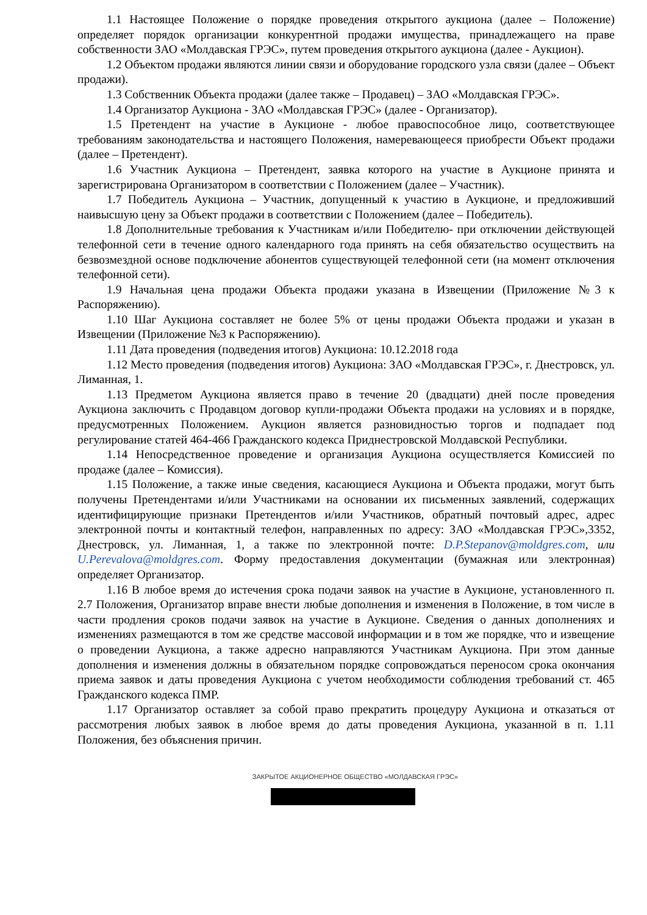1.1 Настоящее Положение о порядке проведения открытого аукциона (далее – Положение) определяет порядок организации конкурентной продажи имущества, принадлежащего на праве собственности ЗАО «Молдавская ГРЭС», путем проведения открытого аукциона (далее - Аукцион).
1.2 Объектом продажи являются линии связи и оборудование городского узла связи (далее – Объект продажи).
1.3 Собственник Объекта продажи (далее также – Продавец) – ЗАО «Молдавская ГРЭС».
1.4 Организатор Аукциона - ЗАО «Молдавская ГРЭС» (далее - Организатор).
1.5 Претендент на участие в Аукционе - любое правоспособное лицо, соответствующее требованиям законодательства и настоящего Положения, намеревающееся приобрести Объект продажи (далее – Претендент).
1.6 Участник Аукциона – Претендент, заявка которого на участие в Аукционе принята и зарегистрирована Организатором в соответствии с Положением (далее – Участник).
1.7 Победитель Аукциона – Участник, допущенный к участию в Аукционе, и предложивший наивысшую цену за Объект продажи в соответствии с Положением (далее – Победитель).
1.8 Дополнительные требования к Участникам и/или Победителю- при отключении действующей телефонной сети в течение одного календарного года принять на себя обязательство осуществить на безвозмездной основе подключение абонентов существующей телефонной сети (на момент отключения телефонной сети).
1.9 Начальная цена продажи Объекта продажи указана в Извещении (Приложение №3 к Распоряжению).
1.10 Шаг Аукциона составляет не более 5% от цены продажи Объекта продажи и указан в Извещении (Приложение №3 к Распоряжению).
1.11 Дата проведения (подведения итогов) Аукциона: 10.12.2018 года
1.12 Место проведения (подведения итогов) Аукциона: ЗАО «Молдавская ГРЭС», г. Днестровск, ул. Лиманная, 1.
1.13 Предметом Аукциона является право в течение 20 (двадцати) дней после проведения Аукциона заключить с Продавцом договор купли-продажи Объекта продажи на условиях и в порядке, предусмотренных Положением. Аукцион является разновидностью торгов и подпадает под регулирование статей 464-466 Гражданского кодекса Приднестровской Молдавской Республики.
1.14 Непосредственное проведение и организация Аукциона осуществляется Комиссией по продаже (далее – Комиссия).
1.15 Положение, а также иные сведения, касающиеся Аукциона и Объекта продажи, могут быть получены Претендентами и/или Участниками на основании их письменных заявлений, содержащих идентифицирующие признаки Претендентов и/или Участников, обратный почтовый адрес, адрес электронной почты и контактный телефон, направленных по адресу: ЗАО «Молдавская ГРЭС»,3352, Днестровск, ул. Лиманная, 1, а также по электронной почте: D.P.Stepanov@moldgres.com, или U.Perevalova@moldgres.com. Форму предоставления документации (бумажная или электронная) определяет Организатор.
1.16 В любое время до истечения срока подачи заявок на участие в Аукционе, установленного п. 2.7 Положения, Организатор вправе внести любые дополнения и изменения в Положение, в том числе в части продления сроков подачи заявок на участие в Аукционе. Сведения о данных дополнениях и изменениях размещаются в том же средстве массовой информации и в том же порядке, что и извещение о проведении Аукциона, а также адресно направляются Участникам Аукциона. При этом данные дополнения и изменения должны в обязательном порядке сопровождаться переносом срока окончания приема заявок и даты проведения Аукциона с учетом необходимости соблюдения требований ст. 465 Гражданского кодекса ПМР.
1.17 Организатор оставляет за собой право прекратить процедуру Аукциона и отказаться от рассмотрения любых заявок в любое время до даты проведения Аукциона, указанной в п. 1.11 Положения, без объяснения причин.
ЗАКРЫТОЕ АКЦИОНЕРНОЕ ОБЩЕСТВО «МОЛДАВСКАЯ ГРЭС»